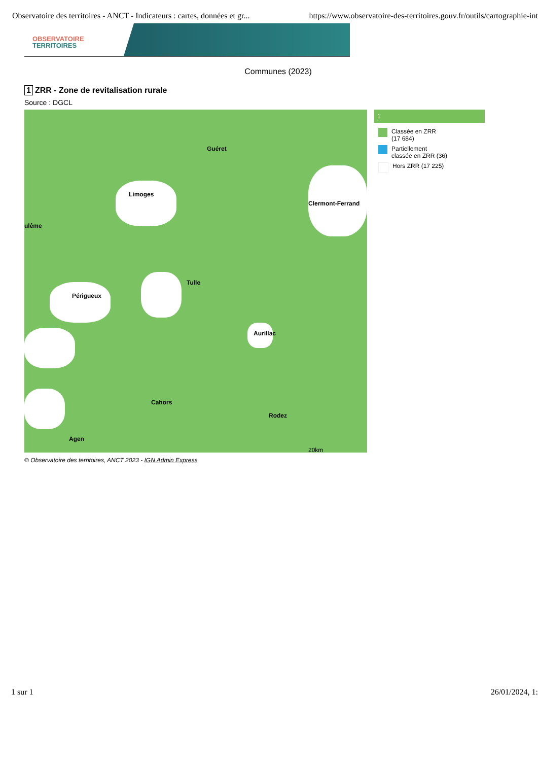Observatoire des territoires - ANCT - Indicateurs : cartes, données et gr... https://www.observatoire-des-territoires.gouv.fr/outils/cartographie-int
OBSERVATOIRE
TERRITOIRES
Communes (2023)
1 ZRR - Zone de revitalisation rurale
Source : DGCL
Guéret
Limoges
Clermont-Ferrand
ulême
Tulle
Périgueux
Aurillac
Cahors
Rodez
Agen
20km
1
Classée en ZRR
(17 684)
Partiellement
classée en ZRR (36)
Hors ZRR (17 225)
© Observatoire des territoires, ANCT 2023 - IGN Admin Express
1 sur 1 26/01/2024, 1: